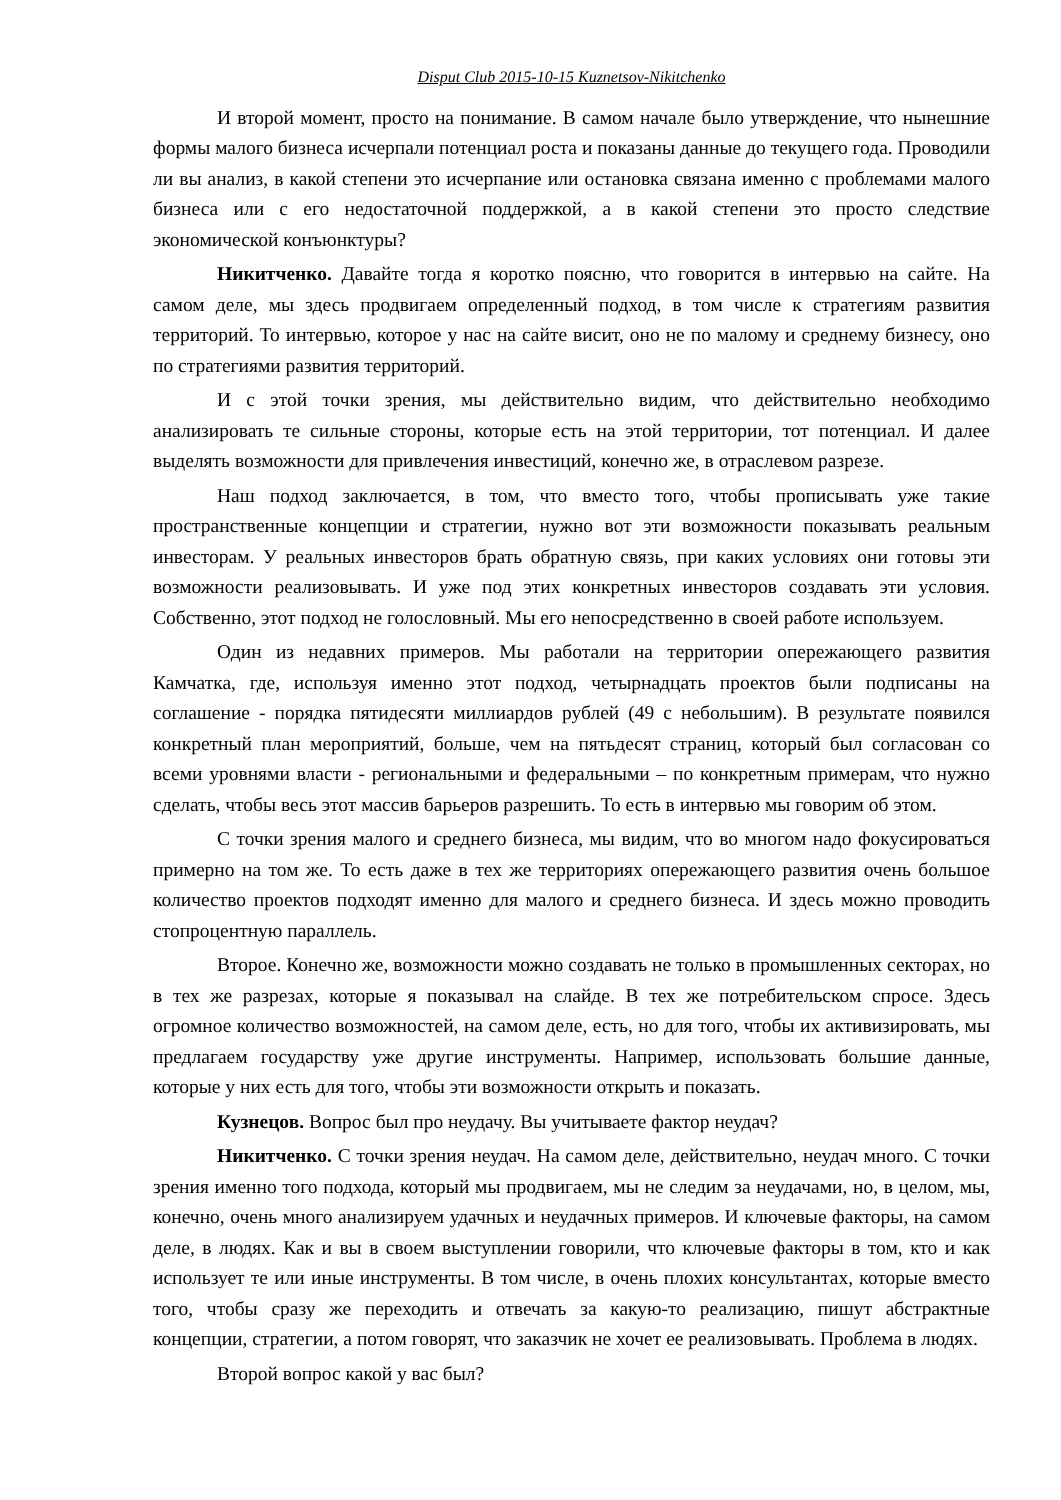Disput Club 2015-10-15 Kuznetsov-Nikitchenko
И второй момент, просто на понимание. В самом начале было утверждение, что нынешние формы малого бизнеса исчерпали потенциал роста и показаны данные до текущего года. Проводили ли вы анализ, в какой степени это исчерпание или остановка связана именно с проблемами малого бизнеса или с его недостаточной поддержкой, а в какой степени это просто следствие экономической конъюнктуры?
Никитченко. Давайте тогда я коротко поясню, что говорится в интервью на сайте. На самом деле, мы здесь продвигаем определенный подход, в том числе к стратегиям развития территорий. То интервью, которое у нас на сайте висит, оно не по малому и среднему бизнесу, оно по стратегиями развития территорий.
И с этой точки зрения, мы действительно видим, что действительно необходимо анализировать те сильные стороны, которые есть на этой территории, тот потенциал. И далее выделять возможности для привлечения инвестиций, конечно же, в отраслевом разрезе.
Наш подход заключается, в том, что вместо того, чтобы прописывать уже такие пространственные концепции и стратегии, нужно вот эти возможности показывать реальным инвесторам. У реальных инвесторов брать обратную связь, при каких условиях они готовы эти возможности реализовывать. И уже под этих конкретных инвесторов создавать эти условия. Собственно, этот подход не голословный. Мы его непосредственно в своей работе используем.
Один из недавних примеров. Мы работали на территории опережающего развития Камчатка, где, используя именно этот подход, четырнадцать проектов были подписаны на соглашение - порядка пятидесяти миллиардов рублей (49 с небольшим). В результате появился конкретный план мероприятий, больше, чем на пятьдесят страниц, который был согласован со всеми уровнями власти - региональными и федеральными – по конкретным примерам, что нужно сделать, чтобы весь этот массив барьеров разрешить. То есть в интервью мы говорим об этом.
С точки зрения малого и среднего бизнеса, мы видим, что во многом надо фокусироваться примерно на том же. То есть даже в тех же территориях опережающего развития очень большое количество проектов подходят именно для малого и среднего бизнеса. И здесь можно проводить стопроцентную параллель.
Второе. Конечно же, возможности можно создавать не только в промышленных секторах, но в тех же разрезах, которые я показывал на слайде. В тех же потребительском спросе. Здесь огромное количество возможностей, на самом деле, есть, но для того, чтобы их активизировать, мы предлагаем государству уже другие инструменты. Например, использовать большие данные, которые у них есть для того, чтобы эти возможности открыть и показать.
Кузнецов. Вопрос был про неудачу. Вы учитываете фактор неудач?
Никитченко. С точки зрения неудач. На самом деле, действительно, неудач много. С точки зрения именно того подхода, который мы продвигаем, мы не следим за неудачами, но, в целом, мы, конечно, очень много анализируем удачных и неудачных примеров. И ключевые факторы, на самом деле, в людях. Как и вы в своем выступлении говорили, что ключевые факторы в том, кто и как использует те или иные инструменты. В том числе, в очень плохих консультантах, которые вместо того, чтобы сразу же переходить и отвечать за какую-то реализацию, пишут абстрактные концепции, стратегии, а потом говорят, что заказчик не хочет ее реализовывать. Проблема в людях.
Второй вопрос какой у вас был?